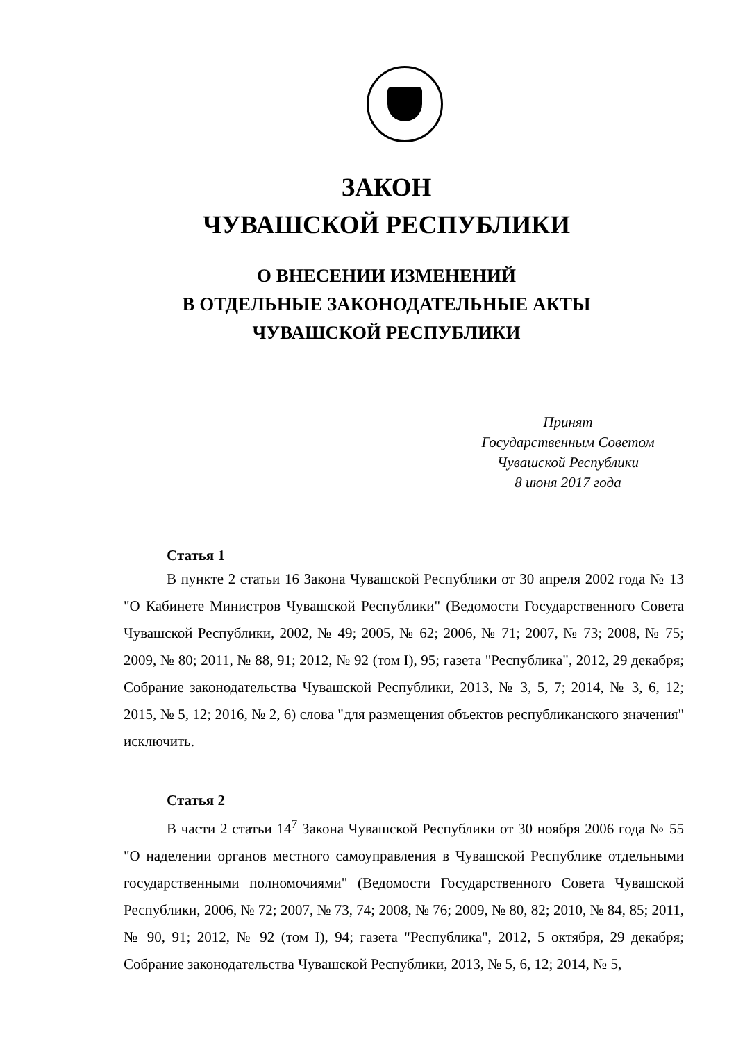ЗАКОН
ЧУВАШСКОЙ РЕСПУБЛИКИ
О ВНЕСЕНИИ ИЗМЕНЕНИЙ
В ОТДЕЛЬНЫЕ ЗАКОНОДАТЕЛЬНЫЕ АКТЫ
ЧУВАШСКОЙ РЕСПУБЛИКИ
Принят
Государственным Советом
Чувашской Республики
8 июня 2017 года
Статья 1
В пункте 2 статьи 16 Закона Чувашской Республики от 30 апреля 2002 года № 13 "О Кабинете Министров Чувашской Республики" (Ведомости Государственного Совета Чувашской Республики, 2002, № 49; 2005, № 62; 2006, № 71; 2007, № 73; 2008, № 75; 2009, № 80; 2011, № 88, 91; 2012, № 92 (том I), 95; газета "Республика", 2012, 29 декабря; Собрание законодательства Чувашской Республики, 2013, № 3, 5, 7; 2014, № 3, 6, 12; 2015, № 5, 12; 2016, № 2, 6) слова "для размещения объектов республиканского значения" исключить.
Статья 2
В части 2 статьи 14<sup>7</sup> Закона Чувашской Республики от 30 ноября 2006 года № 55 "О наделении органов местного самоуправления в Чувашской Республике отдельными государственными полномочиями" (Ведомости Государственного Совета Чувашской Республики, 2006, № 72; 2007, № 73, 74; 2008, № 76; 2009, № 80, 82; 2010, № 84, 85; 2011, № 90, 91; 2012, № 92 (том I), 94; газета "Республика", 2012, 5 октября, 29 декабря; Собрание законодательства Чувашской Республики, 2013, № 5, 6, 12; 2014, № 5,